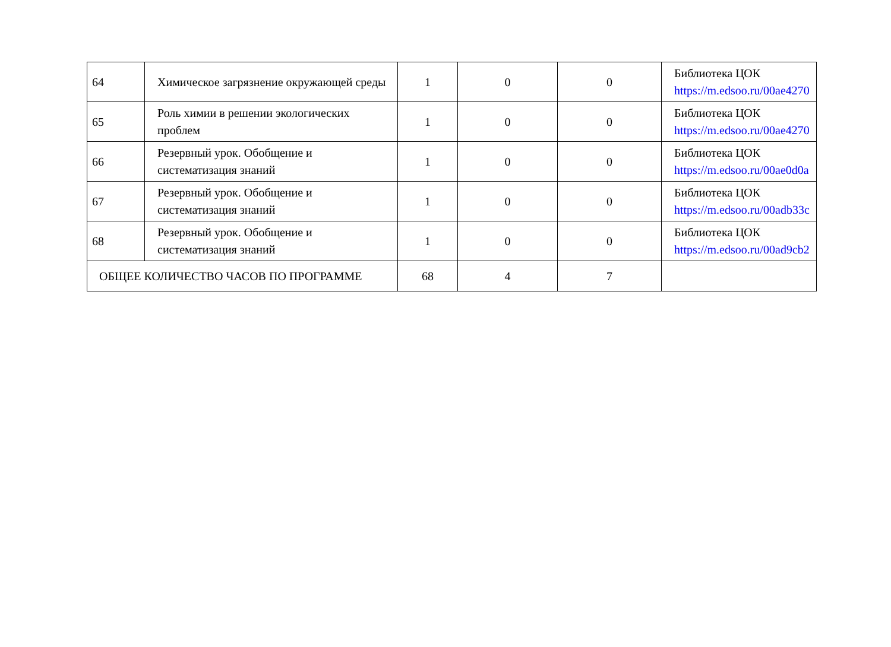| 64 | Химическое загрязнение окружающей среды | 1 | 0 | 0 | Библиотека ЦОК https://m.edsoo.ru/00ae4270 |
| 65 | Роль химии в решении экологических проблем | 1 | 0 | 0 | Библиотека ЦОК https://m.edsoo.ru/00ae4270 |
| 66 | Резервный урок. Обобщение и систематизация знаний | 1 | 0 | 0 | Библиотека ЦОК https://m.edsoo.ru/00ae0d0a |
| 67 | Резервный урок. Обобщение и систематизация знаний | 1 | 0 | 0 | Библиотека ЦОК https://m.edsoo.ru/00adb33c |
| 68 | Резервный урок. Обобщение и систематизация знаний | 1 | 0 | 0 | Библиотека ЦОК https://m.edsoo.ru/00ad9cb2 |
| ОБЩЕЕ КОЛИЧЕСТВО ЧАСОВ ПО ПРОГРАММЕ | | 68 | 4 | 7 | |